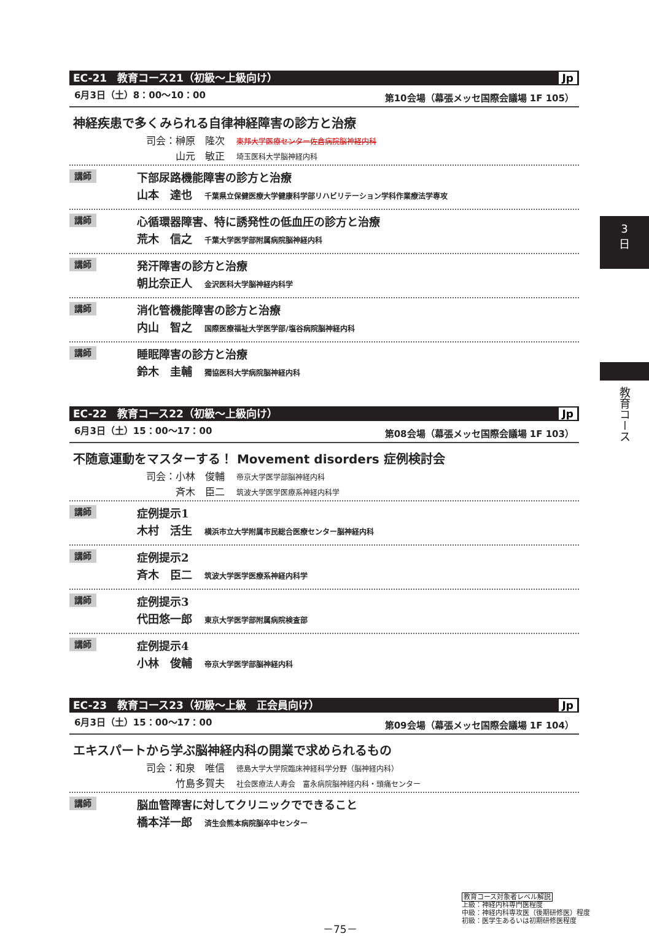3
日
教育コース
EC-21　教育コース21（初級～上級向け） Jp
6月3日（土）8：00～10：00 第10会場（幕張メッセ国際会議場 1F 105）
神経疾患で多くみられる自律神経障害の診方と治療
司会：榊原　隆次 東邦大学医療センター佐倉病院脳神経内科
　　　山元　敏正 埼玉医科大学脳神経内科
講師
下部尿路機能障害の診方と治療
山本　達也 千葉県立保健医療大学健康科学部リハビリテーション学科作業療法学専攻
講師
心循環器障害、特に誘発性の低血圧の診方と治療
荒木　信之 千葉大学医学部附属病院脳神経内科
講師
発汗障害の診方と治療
朝比奈正人 金沢医科大学脳神経内科学
講師
消化管機能障害の診方と治療
内山　智之 国際医療福祉大学医学部/塩谷病院脳神経内科
講師
睡眠障害の診方と治療
鈴木　圭輔 獨協医科大学病院脳神経内科
EC-22　教育コース22（初級～上級向け） Jp
6月3日（土）15：00～17：00 第08会場（幕張メッセ国際会議場 1F 103）
不随意運動をマスターする！ Movement disorders 症例検討会
司会：小林　俊輔 帝京大学医学部脳神経内科
　　　斉木　臣二 筑波大学医学医療系神経内科学
講師
症例提示1
木村　活生 横浜市立大学附属市民総合医療センター脳神経内科
講師
症例提示2
斉木　臣二 筑波大学医学医療系神経内科学
講師
症例提示3
代田悠一郎 東京大学医学部附属病院検査部
講師
症例提示4
小林　俊輔 帝京大学医学部脳神経内科
EC-23　教育コース23（初級～上級　正会員向け） Jp
6月3日（土）15：00～17：00 第09会場（幕張メッセ国際会議場 1F 104）
エキスパートから学ぶ脳神経内科の開業で求められるもの
司会：和泉　唯信 徳島大学大学院臨床神経科学分野（脳神経内科）
　　　竹島多賀夫 社会医療法人寿会　富永病院脳神経内科・頭痛センター
講師
脳血管障害に対してクリニックでできること
橋本洋一郎 済生会熊本病院脳卒中センター
－75－
教育コース対象者レベル解説
上級：神経内科専門医程度
中級：神経内科専攻医（後期研修医）程度
初級：医学生あるいは初期研修医程度